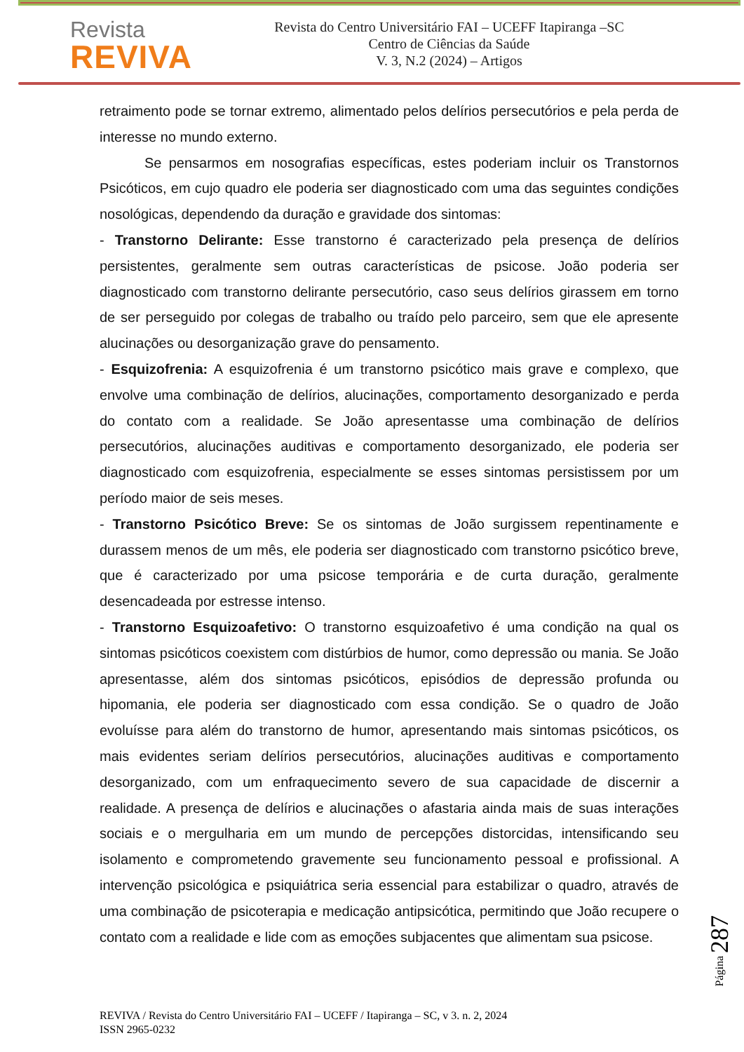Revista
REVIVA
Revista do Centro Universitário FAI – UCEFF Itapiranga –SC
Centro de Ciências da Saúde
V. 3, N.2 (2024) – Artigos
retraimento pode se tornar extremo, alimentado pelos delírios persecutórios e pela perda de interesse no mundo externo.
Se pensarmos em nosografias específicas, estes poderiam incluir os Transtornos Psicóticos, em cujo quadro ele poderia ser diagnosticado com uma das seguintes condições nosológicas, dependendo da duração e gravidade dos sintomas:
- Transtorno Delirante: Esse transtorno é caracterizado pela presença de delírios persistentes, geralmente sem outras características de psicose. João poderia ser diagnosticado com transtorno delirante persecutório, caso seus delírios girassem em torno de ser perseguido por colegas de trabalho ou traído pelo parceiro, sem que ele apresente alucinações ou desorganização grave do pensamento.
- Esquizofrenia: A esquizofrenia é um transtorno psicótico mais grave e complexo, que envolve uma combinação de delírios, alucinações, comportamento desorganizado e perda do contato com a realidade. Se João apresentasse uma combinação de delírios persecutórios, alucinações auditivas e comportamento desorganizado, ele poderia ser diagnosticado com esquizofrenia, especialmente se esses sintomas persistissem por um período maior de seis meses.
- Transtorno Psicótico Breve: Se os sintomas de João surgissem repentinamente e durassem menos de um mês, ele poderia ser diagnosticado com transtorno psicótico breve, que é caracterizado por uma psicose temporária e de curta duração, geralmente desencadeada por estresse intenso.
- Transtorno Esquizoafetivo: O transtorno esquizoafetivo é uma condição na qual os sintomas psicóticos coexistem com distúrbios de humor, como depressão ou mania. Se João apresentasse, além dos sintomas psicóticos, episódios de depressão profunda ou hipomania, ele poderia ser diagnosticado com essa condição. Se o quadro de João evoluísse para além do transtorno de humor, apresentando mais sintomas psicóticos, os mais evidentes seriam delírios persecutórios, alucinações auditivas e comportamento desorganizado, com um enfraquecimento severo de sua capacidade de discernir a realidade. A presença de delírios e alucinações o afastaria ainda mais de suas interações sociais e o mergulharia em um mundo de percepções distorcidas, intensificando seu isolamento e comprometendo gravemente seu funcionamento pessoal e profissional. A intervenção psicológica e psiquiátrica seria essencial para estabilizar o quadro, através de uma combinação de psicoterapia e medicação antipsicótica, permitindo que João recupere o contato com a realidade e lide com as emoções subjacentes que alimentam sua psicose.
Página 287
REVIVA / Revista do Centro Universitário FAI – UCEFF / Itapiranga – SC, v 3. n. 2, 2024
ISSN 2965-0232